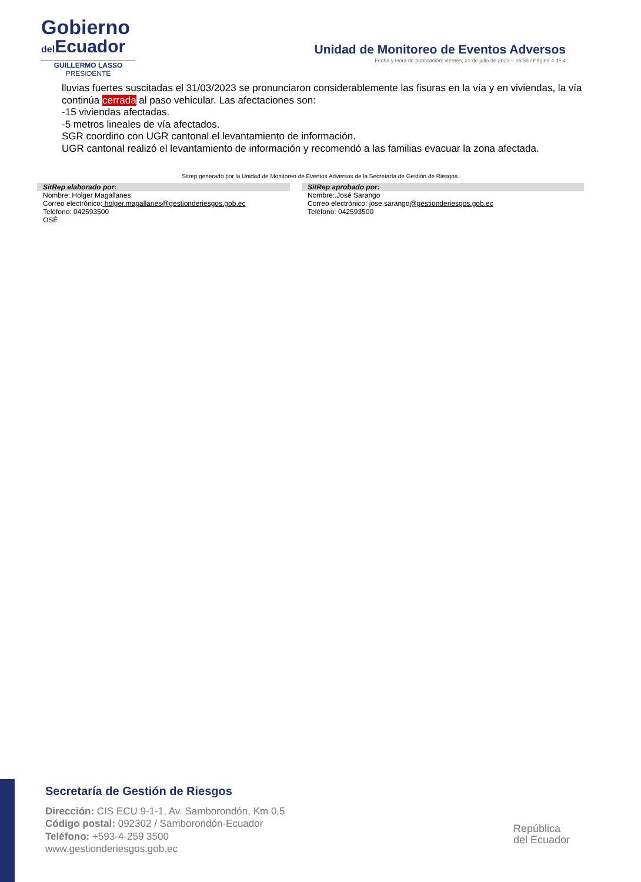Gobierno
del Ecuador
GUILLERMO LASSO
PRESIDENTE
Unidad de Monitoreo de Eventos Adversos
Fecha y Hora de publicación: viernes, 21 de julio de 2023 – 16:58 / Página 4 de 4
lluvias fuertes suscitadas el 31/03/2023 se pronunciaron considerablemente las fisuras en la vía y en viviendas, la vía continúa cerrada al paso vehicular. Las afectaciones son:
-15 viviendas afectadas.
-5 metros lineales de vía afectados.
SGR coordino con UGR cantonal el levantamiento de información.
UGR cantonal realizó el levantamiento de información y recomendó a las familias evacuar la zona afectada.
Sitrep generado por la Unidad de Monitoreo de Eventos Adversos de la Secretaría de Gestión de Riesgos.
SitRep elaborado por:
Nombre: Holger Magallanes
Correo electrónico: holger.magallanes@gestionderiesgos.gob.ec
Teléfono: 042593500
OSÉ
SitRep aprobado por:
Nombre:.José Sarango
Correo electrónico: jose.sarango@gestionderiesgos.gob.ec
Teléfono: 042593500
Secretaría de Gestión de Riesgos
Dirección: CIS ECU 9-1-1, Av. Samborondón, Km 0,5
Código postal: 092302 / Samborondón-Ecuador
Teléfono: +593-4-259 3500
www.gestionderiesgos.gob.ec
República
del Ecuador